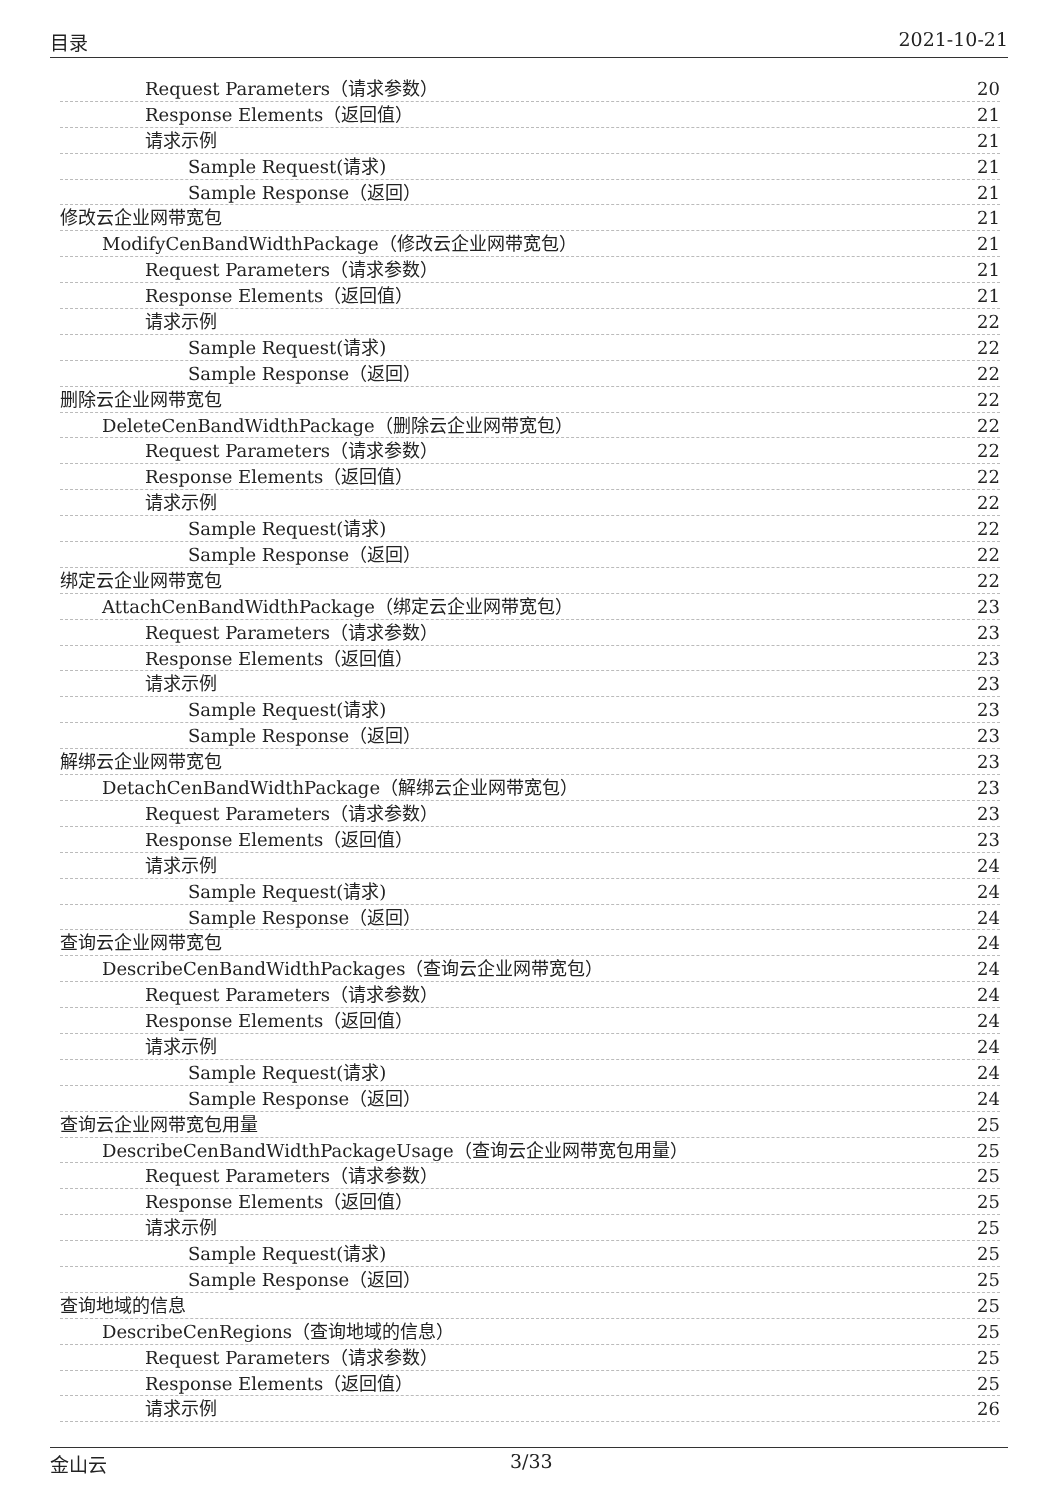目录 2021-10-21
Request Parameters（请求参数） 20
Response Elements（返回值） 21
请求示例 21
Sample Request(请求) 21
Sample Response（返回） 21
修改云企业网带宽包 21
ModifyCenBandWidthPackage（修改云企业网带宽包） 21
Request Parameters（请求参数） 21
Response Elements（返回值） 21
请求示例 22
Sample Request(请求) 22
Sample Response（返回） 22
删除云企业网带宽包 22
DeleteCenBandWidthPackage（删除云企业网带宽包） 22
Request Parameters（请求参数） 22
Response Elements（返回值） 22
请求示例 22
Sample Request(请求) 22
Sample Response（返回） 22
绑定云企业网带宽包 22
AttachCenBandWidthPackage（绑定云企业网带宽包） 23
Request Parameters（请求参数） 23
Response Elements（返回值） 23
请求示例 23
Sample Request(请求) 23
Sample Response（返回） 23
解绑云企业网带宽包 23
DetachCenBandWidthPackage（解绑云企业网带宽包） 23
Request Parameters（请求参数） 23
Response Elements（返回值） 23
请求示例 24
Sample Request(请求) 24
Sample Response（返回） 24
查询云企业网带宽包 24
DescribeCenBandWidthPackages（查询云企业网带宽包） 24
Request Parameters（请求参数） 24
Response Elements（返回值） 24
请求示例 24
Sample Request(请求) 24
Sample Response（返回） 24
查询云企业网带宽包用量 25
DescribeCenBandWidthPackageUsage（查询云企业网带宽包用量） 25
Request Parameters（请求参数） 25
Response Elements（返回值） 25
请求示例 25
Sample Request(请求) 25
Sample Response（返回） 25
查询地域的信息 25
DescribeCenRegions（查询地域的信息） 25
Request Parameters（请求参数） 25
Response Elements（返回值） 25
请求示例 26
金山云 3/33